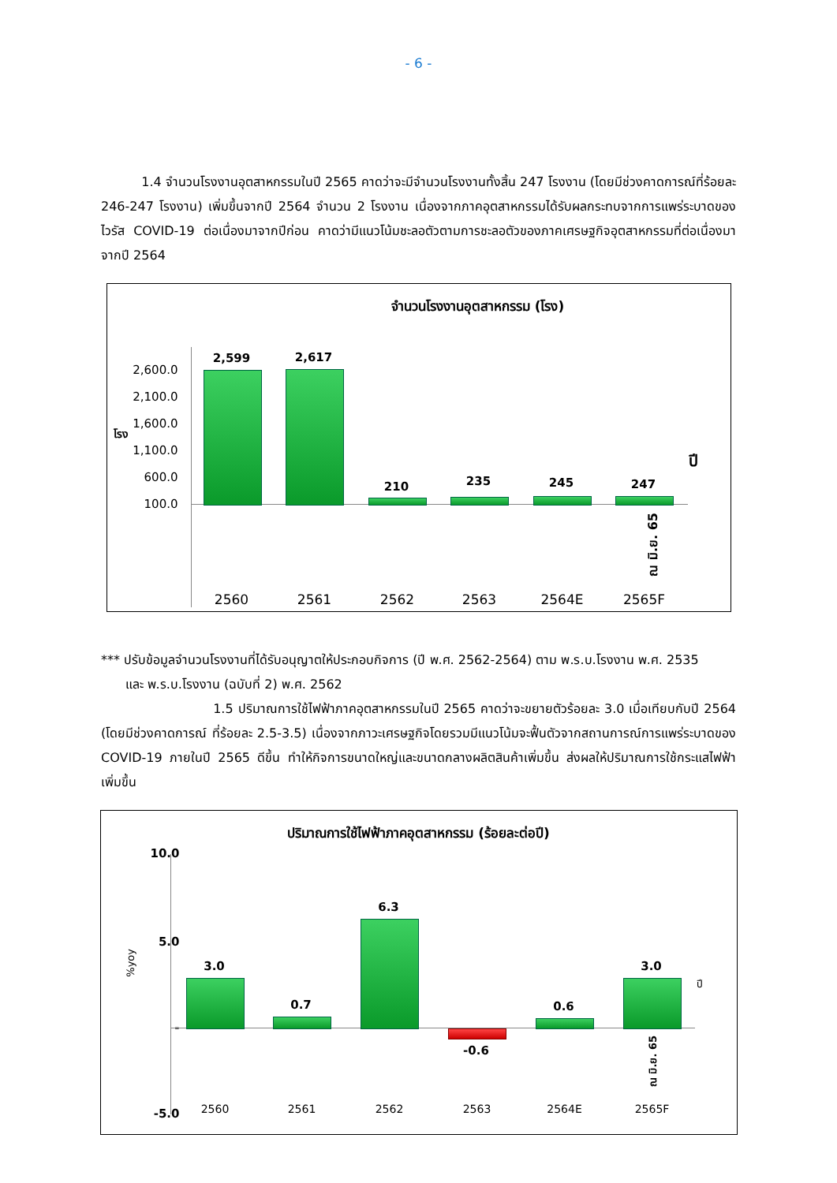- 6 -
1.4 จำนวนโรงงานอุตสาหกรรมในปี 2565 คาดว่าจะมีจำนวนโรงงานทั้งสิ้น 247 โรงงาน (โดยมีช่วงคาดการณ์ที่ร้อยละ 246-247 โรงงาน) เพิ่มขึ้นจากปี 2564 จำนวน 2 โรงงาน เนื่องจากภาคอุตสาหกรรมได้รับผลกระทบจากการแพร่ระบาดของไวรัส COVID-19 ต่อเนื่องมาจากปีก่อน คาดว่ามีแนวโน้มชะลอตัวตามการชะลอตัวของภาคเศรษฐกิจอุตสาหกรรมที่ต่อเนื่องมาจากปี 2564
จำนวนโรงงานอุตสาหกรรม (โรง)
2,600.0
2,100.0
1,600.0
1,100.0
600.0
100.0
โรง
ปี
2,599 2,617
210 235 245 247
ณ มิ.ย. 65
2560 2561 2562 2563 2564E 2565F
*** ปรับข้อมูลจำนวนโรงงานที่ได้รับอนุญาตให้ประกอบกิจการ (ปี พ.ศ. 2562-2564) ตาม พ.ร.บ.โรงงาน พ.ศ. 2535
และ พ.ร.บ.โรงงาน (ฉบับที่ 2) พ.ศ. 2562
1.5 ปริมาณการใช้ไฟฟ้าภาคอุตสาหกรรมในปี 2565 คาดว่าจะขยายตัวร้อยละ 3.0 เมื่อเทียบกับปี 2564 (โดยมีช่วงคาดการณ์ ที่ร้อยละ 2.5-3.5) เนื่องจากภาวะเศรษฐกิจโดยรวมมีแนวโน้มจะฟื้นตัวจากสถานการณ์การแพร่ระบาดของ COVID-19 ภายในปี 2565 ดีขึ้น ทำให้กิจการขนาดใหญ่และขนาดกลางผลิตสินค้าเพิ่มขึ้น ส่งผลให้ปริมาณการใช้กระแสไฟฟ้าเพิ่มขึ้น
ปริมาณการใช้ไฟฟ้าภาคอุตสาหกรรม (ร้อยละต่อปี)
10.0
5.0
-
-5.0
%yoy
ปี
3.0
0.7
6.3
-0.6
0.6
3.0
ณ มิ.ย. 65
2560 2561 2562 2563 2564E 2565F